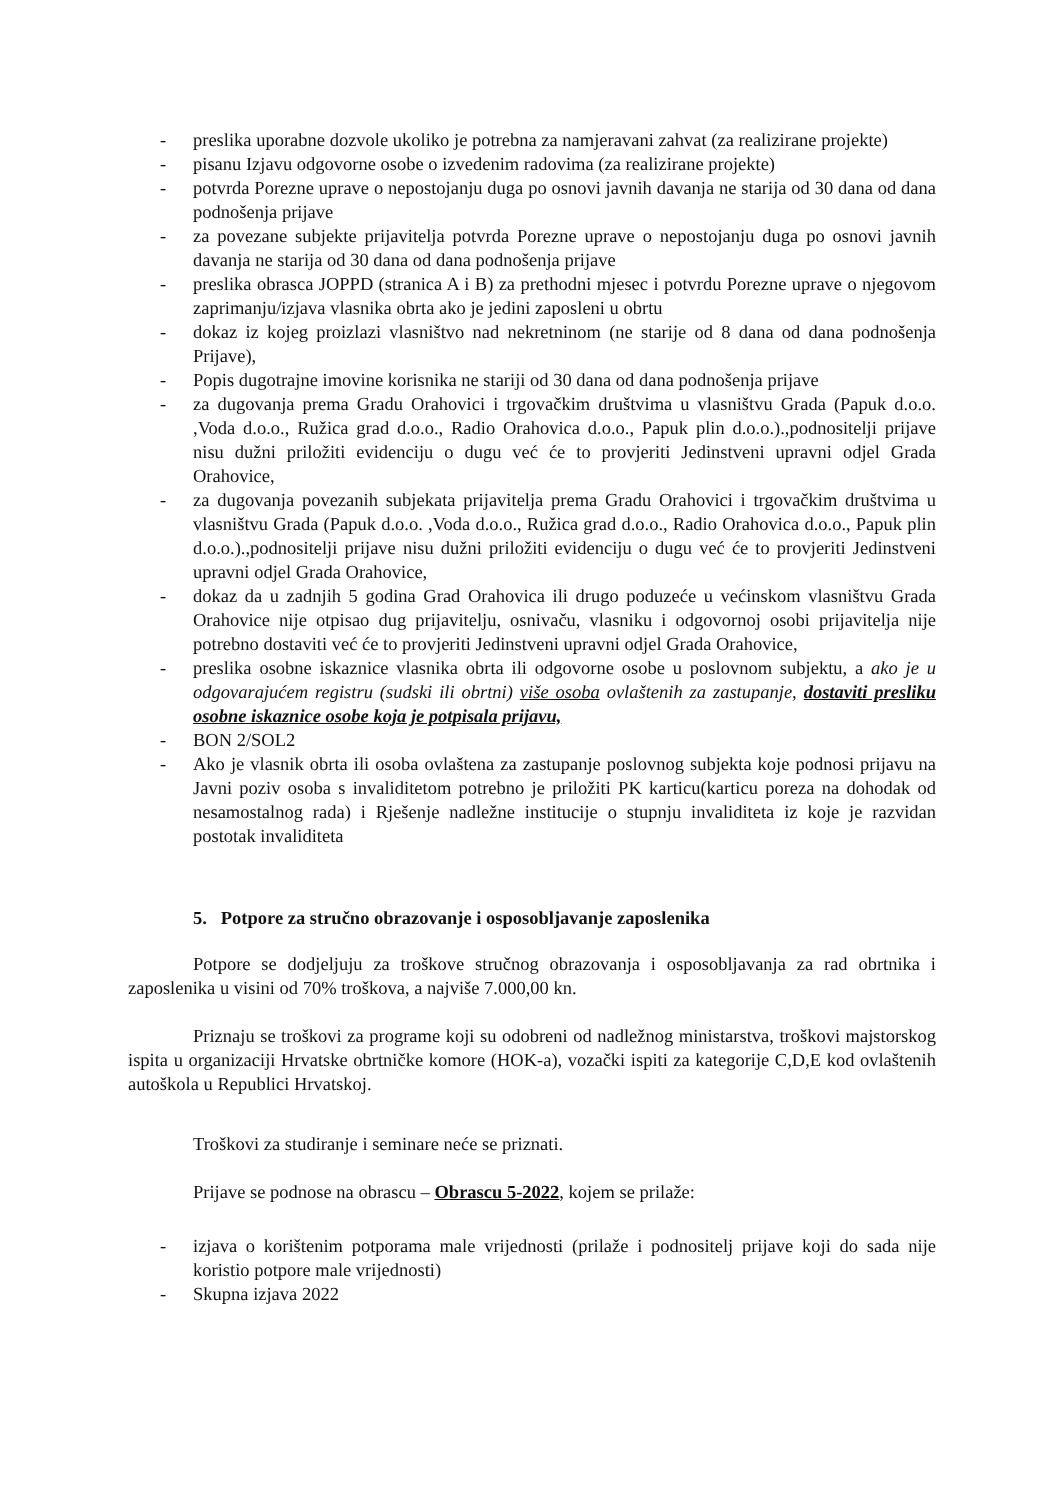- preslika uporabne dozvole ukoliko je potrebna za namjeravani zahvat (za realizirane projekte)
- pisanu Izjavu odgovorne osobe o izvedenim radovima (za realizirane projekte)
- potvrda Porezne uprave o nepostojanju duga po osnovi javnih davanja ne starija od 30 dana od dana podnošenja prijave
- za povezane subjekte prijavitelja potvrda Porezne uprave o nepostojanju duga po osnovi javnih davanja ne starija od 30 dana od dana podnošenja prijave
- preslika obrasca JOPPD (stranica A i B) za prethodni mjesec i potvrdu Porezne uprave o njegovom zaprimanju/izjava vlasnika obrta ako je jedini zaposleni u obrtu
- dokaz iz kojeg proizlazi vlasništvo nad nekretninom (ne starije od 8 dana od dana podnošenja Prijave),
- Popis dugotrajne imovine korisnika ne stariji od 30 dana od dana podnošenja prijave
- za dugovanja prema Gradu Orahovici i trgovačkim društvima u vlasništvu Grada (Papuk d.o.o. ,Voda d.o.o., Ružica grad d.o.o., Radio Orahovica d.o.o., Papuk plin d.o.o.).,podnositelji prijave nisu dužni priložiti evidenciju o dugu već će to provjeriti Jedinstveni upravni odjel Grada Orahovice,
- za dugovanja povezanih subjekata prijavitelja prema Gradu Orahovici i trgovačkim društvima u vlasništvu Grada (Papuk d.o.o. ,Voda d.o.o., Ružica grad d.o.o., Radio Orahovica d.o.o., Papuk plin d.o.o.).,podnositelji prijave nisu dužni priložiti evidenciju o dugu već će to provjeriti Jedinstveni upravni odjel Grada Orahovice,
- dokaz da u zadnjih 5 godina Grad Orahovica ili drugo poduzeće u većinskom vlasništvu Grada Orahovice nije otpisao dug prijavitelju, osnivaču, vlasniku i odgovornoj osobi prijavitelja nije potrebno dostaviti već će to provjeriti Jedinstveni upravni odjel Grada Orahovice,
- preslika osobne iskaznice vlasnika obrta ili odgovorne osobe u poslovnom subjektu, a ako je u odgovarajućem registru (sudski ili obrtni) više osoba ovlaštenih za zastupanje, dostaviti presliku osobne iskaznice osobe koja je potpisala prijavu,
- BON 2/SOL2
- Ako je vlasnik obrta ili osoba ovlaštena za zastupanje poslovnog subjekta koje podnosi prijavu na Javni poziv osoba s invaliditetom potrebno je priložiti PK karticu(karticu poreza na dohodak od nesamostalnog rada) i Rješenje nadležne institucije o stupnju invaliditeta iz koje je razvidan postotak invaliditeta
5. Potpore za stručno obrazovanje i osposobljavanje zaposlenika
Potpore se dodjeljuju za troškove stručnog obrazovanja i osposobljavanja za rad obrtnika i zaposlenika u visini od 70% troškova, a najviše 7.000,00 kn.
Priznaju se troškovi za programe koji su odobreni od nadležnog ministarstva, troškovi majstorskog ispita u organizaciji Hrvatske obrtničke komore (HOK-a), vozački ispiti za kategorije C,D,E kod ovlaštenih autoškola u Republici Hrvatskoj.
Troškovi za studiranje i seminare neće se priznati.
Prijave se podnose na obrascu – Obrascu 5-2022, kojem se prilaže:
- izjava o korištenim potporama male vrijednosti (prilaže i podnositelj prijave koji do sada nije koristio potpore male vrijednosti)
- Skupna izjava 2022